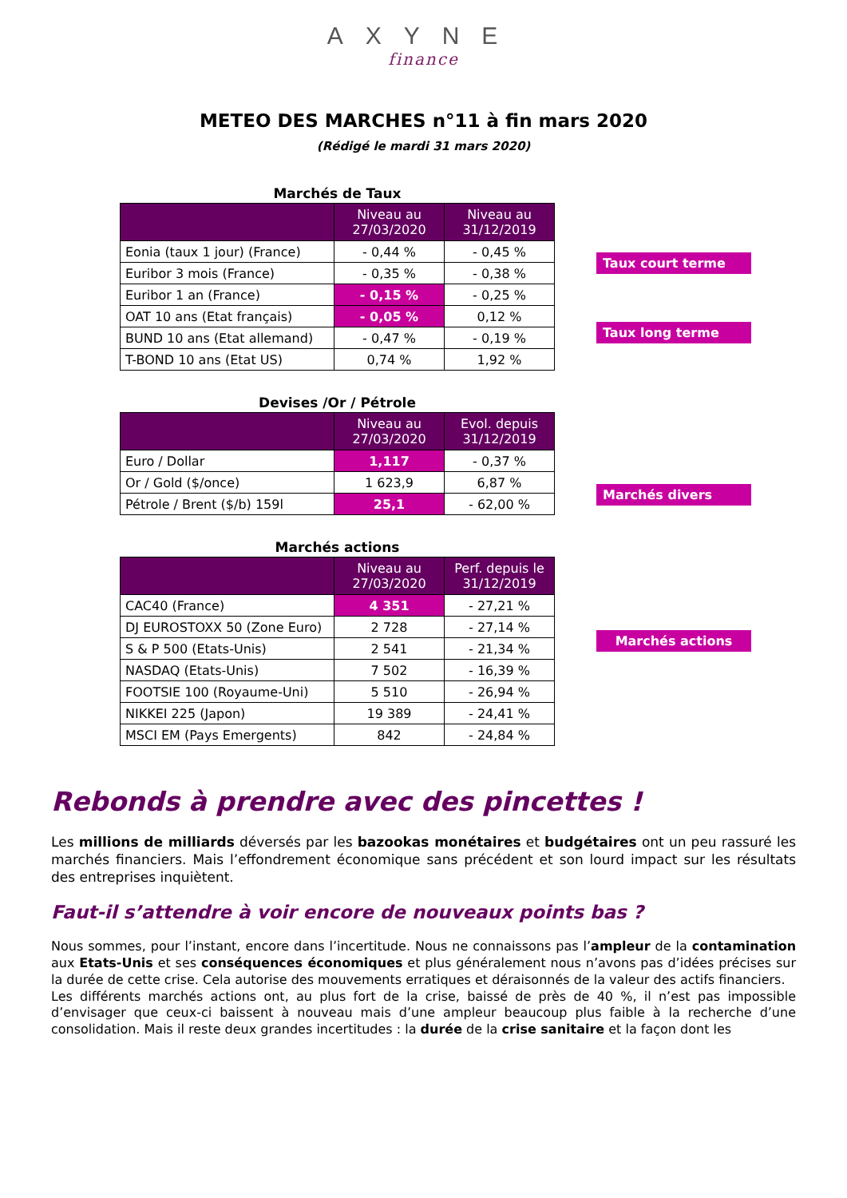AXYNE
finance
METEO DES MARCHES n°11 à fin mars 2020
(Rédigé le mardi 31 mars 2020)
Marchés de Taux
| | Niveau au 27/03/2020 | Niveau au 31/12/2019 |
| --- | --- | --- |
| Eonia (taux 1 jour) (France) | - 0,44 % | - 0,45 % |
| Euribor 3 mois (France) | - 0,35 % | - 0,38 % |
| Euribor 1 an (France) | - 0,15 % | - 0,25 % |
| OAT 10 ans (Etat français) | - 0,05 % | 0,12 % |
| BUND 10 ans (Etat allemand) | - 0,47 % | - 0,19 % |
| T-BOND 10 ans (Etat US) | 0,74 % | 1,92 % |
Taux court terme
Taux long terme
Devises /Or / Pétrole
| | Niveau au 27/03/2020 | Evol. depuis 31/12/2019 |
| --- | --- | --- |
| Euro / Dollar | 1,117 | - 0,37 % |
| Or / Gold ($/once) | 1 623,9 | 6,87 % |
| Pétrole / Brent ($/b) 159l | 25,1 | - 62,00 % |
Marchés divers
Marchés actions
| | Niveau au 27/03/2020 | Perf. depuis le 31/12/2019 |
| --- | --- | --- |
| CAC40 (France) | 4 351 | - 27,21 % |
| DJ EUROSTOXX 50 (Zone Euro) | 2 728 | - 27,14 % |
| S & P 500 (Etats-Unis) | 2 541 | - 21,34 % |
| NASDAQ (Etats-Unis) | 7 502 | - 16,39 % |
| FOOTSIE 100 (Royaume-Uni) | 5 510 | - 26,94 % |
| NIKKEI 225 (Japon) | 19 389 | - 24,41 % |
| MSCI EM (Pays Emergents) | 842 | - 24,84 % |
Marchés actions
Rebonds à prendre avec des pincettes !
Les millions de milliards déversés par les bazookas monétaires et budgétaires ont un peu rassuré les marchés financiers. Mais l’effondrement économique sans précédent et son lourd impact sur les résultats des entreprises inquiètent.
Faut-il s’attendre à voir encore de nouveaux points bas ?
Nous sommes, pour l’instant, encore dans l’incertitude. Nous ne connaissons pas l’ampleur de la contamination aux Etats-Unis et ses conséquences économiques et plus généralement nous n’avons pas d’idées précises sur la durée de cette crise. Cela autorise des mouvements erratiques et déraisonnés de la valeur des actifs financiers.
Les différents marchés actions ont, au plus fort de la crise, baissé de près de 40 %, il n’est pas impossible d’envisager que ceux-ci baissent à nouveau mais d’une ampleur beaucoup plus faible à la recherche d’une consolidation. Mais il reste deux grandes incertitudes : la durée de la crise sanitaire et la façon dont les